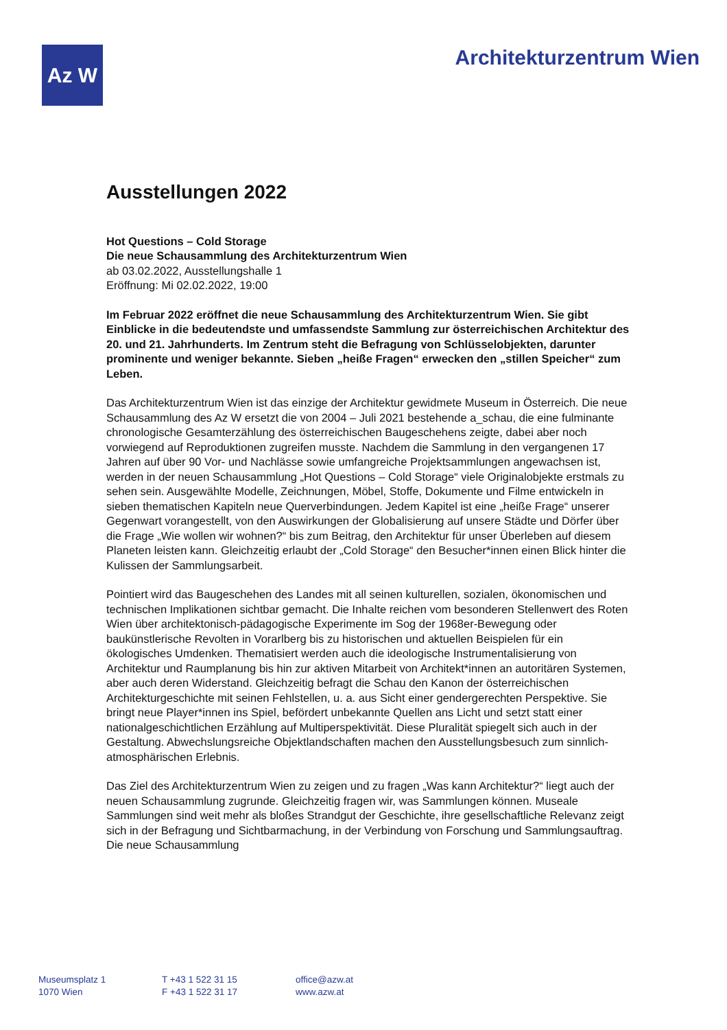Az W
Architekturzentrum Wien
Ausstellungen 2022
Hot Questions – Cold Storage
Die neue Schausammlung des Architekturzentrum Wien
ab 03.02.2022, Ausstellungshalle 1
Eröffnung: Mi 02.02.2022, 19:00
Im Februar 2022 eröffnet die neue Schausammlung des Architekturzentrum Wien. Sie gibt Einblicke in die bedeutendste und umfassendste Sammlung zur österreichischen Architektur des 20. und 21. Jahrhunderts. Im Zentrum steht die Befragung von Schlüsselobjekten, darunter prominente und weniger bekannte. Sieben „heiße Fragen“ erwecken den „stillen Speicher“ zum Leben.
Das Architekturzentrum Wien ist das einzige der Architektur gewidmete Museum in Österreich. Die neue Schausammlung des Az W ersetzt die von 2004 – Juli 2021 bestehende a_schau, die eine fulminante chronologische Gesamterzählung des österreichischen Baugeschehens zeigte, dabei aber noch vorwiegend auf Reproduktionen zugreifen musste. Nachdem die Sammlung in den vergangenen 17 Jahren auf über 90 Vor- und Nachlässe sowie umfangreiche Projektsammlungen angewachsen ist, werden in der neuen Schausammlung „Hot Questions – Cold Storage“ viele Originalobjekte erstmals zu sehen sein. Ausgewählte Modelle, Zeichnungen, Möbel, Stoffe, Dokumente und Filme entwickeln in sieben thematischen Kapiteln neue Querverbindungen. Jedem Kapitel ist eine „heiße Frage“ unserer Gegenwart vorangestellt, von den Auswirkungen der Globalisierung auf unsere Städte und Dörfer über die Frage „Wie wollen wir wohnen?“ bis zum Beitrag, den Architektur für unser Überleben auf diesem Planeten leisten kann. Gleichzeitig erlaubt der „Cold Storage“ den Besucher*innen einen Blick hinter die Kulissen der Sammlungsarbeit.
Pointiert wird das Baugeschehen des Landes mit all seinen kulturellen, sozialen, ökonomischen und technischen Implikationen sichtbar gemacht. Die Inhalte reichen vom besonderen Stellenwert des Roten Wien über architektonisch-pädagogische Experimente im Sog der 1968er-Bewegung oder baukünstlerische Revolten in Vorarlberg bis zu historischen und aktuellen Beispielen für ein ökologisches Umdenken. Thematisiert werden auch die ideologische Instrumentalisierung von Architektur und Raumplanung bis hin zur aktiven Mitarbeit von Architekt*innen an autoritären Systemen, aber auch deren Widerstand. Gleichzeitig befragt die Schau den Kanon der österreichischen Architekturgeschichte mit seinen Fehlstellen, u. a. aus Sicht einer gendergerechten Perspektive. Sie bringt neue Player*innen ins Spiel, befördert unbekannte Quellen ans Licht und setzt statt einer nationalgeschichtlichen Erzählung auf Multiperspektivität. Diese Pluralität spiegelt sich auch in der Gestaltung. Abwechslungsreiche Objektlandschaften machen den Ausstellungsbesuch zum sinnlich-atmosphärischen Erlebnis.
Das Ziel des Architekturzentrum Wien zu zeigen und zu fragen „Was kann Architektur?“ liegt auch der neuen Schausammlung zugrunde. Gleichzeitig fragen wir, was Sammlungen können. Museale Sammlungen sind weit mehr als bloßes Strandgut der Geschichte, ihre gesellschaftliche Relevanz zeigt sich in der Befragung und Sichtbarmachung, in der Verbindung von Forschung und Sammlungsauftrag. Die neue Schausammlung
Museumsplatz 1
1070 Wien
T +43 1 522 31 15
F +43 1 522 31 17
office@azw.at
www.azw.at